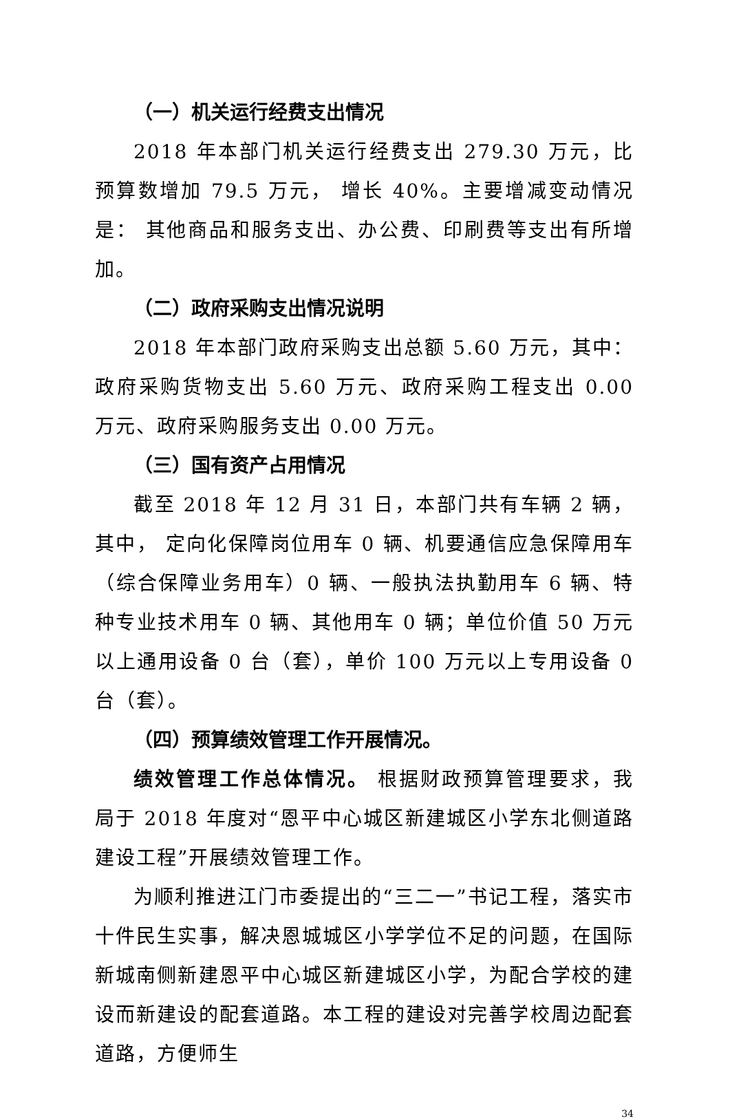（一）机关运行经费支出情况
2018 年本部门机关运行经费支出 279.30 万元，比预算数增加 79.5 万元， 增长 40%。主要增减变动情况是： 其他商品和服务支出、办公费、印刷费等支出有所增加。
（二）政府采购支出情况说明
2018 年本部门政府采购支出总额 5.60 万元，其中：政府采购货物支出 5.60 万元、政府采购工程支出 0.00 万元、政府采购服务支出 0.00 万元。
（三）国有资产占用情况
截至 2018 年 12 月 31 日，本部门共有车辆 2 辆，其中， 定向化保障岗位用车 0 辆、机要通信应急保障用车（综合保障业务用车）0 辆、一般执法执勤用车 6 辆、特种专业技术用车 0 辆、其他用车 0 辆；单位价值 50 万元以上通用设备 0 台（套），单价 100 万元以上专用设备 0 台（套）。
（四）预算绩效管理工作开展情况。
绩效管理工作总体情况。 根据财政预算管理要求，我局于 2018 年度对“恩平中心城区新建城区小学东北侧道路建设工程”开展绩效管理工作。
为顺利推进江门市委提出的“三二一”书记工程，落实市十件民生实事，解决恩城城区小学学位不足的问题，在国际新城南侧新建恩平中心城区新建城区小学，为配合学校的建设而新建设的配套道路。本工程的建设对完善学校周边配套道路，方便师生
34